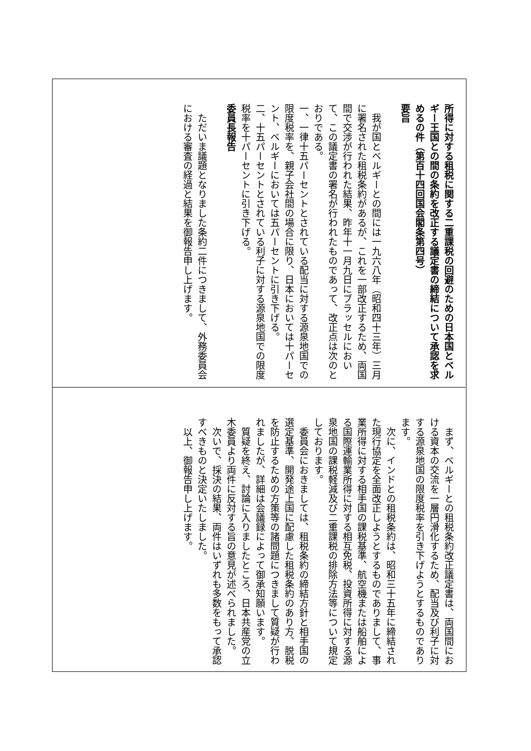所得に対する租税に関する二重課税の回避のための日本国とベルギー王国との間の条約を改正する議定書の締結について承認を求めるの件（第百十四回国会閣条第四号）
要旨
我が国とベルギーとの間には一九六八年（昭和四十三年）三月に署名された租税条約があるが、これを一部改正するため、両国間で交渉が行われた結果、昨年十一月九日にブラッセルにおいて、この議定書の署名が行われたものであって、改正点は次のとおりである。
一、一律十五パーセントとされている配当に対する源泉地国での限度税率を、親子会社間の場合に限り、日本においては十パーセント、ベルギーにおいては五パーセントに引き下げる。
二、十五パーセントとされている利子に対する源泉地国での限度税率を十パーセントに引き下げる。
委員長報告
ただいま議題となりました条約二件につきまして、外務委員会における審査の経過と結果を御報告申し上げます。
まず、ベルギーとの租税条約改正議定書は、両国間における資本の交流を一層円滑化するため、配当及び利子に対する源泉地国の限度税率を引き下げようとするものであります。
次に、インドとの租税条約は、昭和三十五年に締結された現行協定を全面改正しようとするものでありまして、事業所得に対する相手国の課税基準、航空機または船舶による国際運輸業所得に対する相互免税、投資所得に対する源泉地国の課税軽減及び二重課税の排除方法等について規定しております。
委員会におきましては、租税条約の締結方針と相手国の選定基準、開発途上国に配慮した租税条約のあり方、脱税を防止するための方策等の諸問題につきまして質疑が行われましたが、詳細は会議録によって御承知願います。
質疑を終え、討論に入りましたところ、日本共産党の立木委員より両件に反対する旨の意見が述べられました。
次いで、採決の結果、両件はいずれも多数をもって承認すべきものと決定いたしました。
以上、御報告申し上げます。